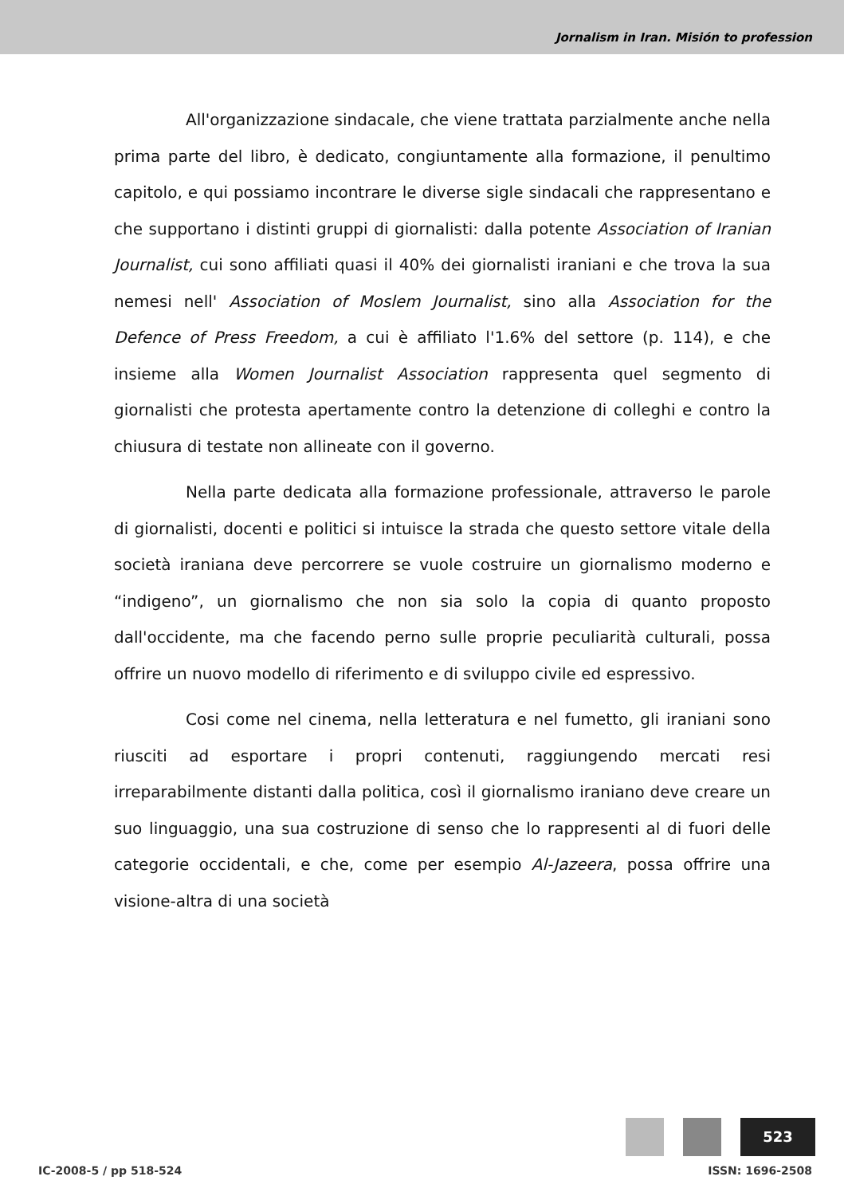Jornalism in Iran. Misión to profession
All'organizzazione sindacale, che viene trattata parzialmente anche nella prima parte del libro, è dedicato, congiuntamente alla formazione, il penultimo capitolo, e qui possiamo incontrare le diverse sigle sindacali che rappresentano e che supportano i distinti gruppi di giornalisti: dalla potente Association of Iranian Journalist, cui sono affiliati quasi il 40% dei giornalisti iraniani e che trova la sua nemesi nell' Association of Moslem Journalist, sino alla Association for the Defence of Press Freedom, a cui è affiliato l'1.6% del settore (p. 114), e che insieme alla Women Journalist Association rappresenta quel segmento di giornalisti che protesta apertamente contro la detenzione di colleghi e contro la chiusura di testate non allineate con il governo.
Nella parte dedicata alla formazione professionale, attraverso le parole di giornalisti, docenti e politici si intuisce la strada che questo settore vitale della società iraniana deve percorrere se vuole costruire un giornalismo moderno e “indigeno”, un giornalismo che non sia solo la copia di quanto proposto dall'occidente, ma che facendo perno sulle proprie peculiarità culturali, possa offrire un nuovo modello di riferimento e di sviluppo civile ed espressivo.
Cosi come nel cinema, nella letteratura e nel fumetto, gli iraniani sono riusciti ad esportare i propri contenuti, raggiungendo mercati resi irreparabilmente distanti dalla politica, così il giornalismo iraniano deve creare un suo linguaggio, una sua costruzione di senso che lo rappresenti al di fuori delle categorie occidentali, e che, come per esempio Al-Jazeera, possa offrire una visione-altra di una società
523
IC-2008-5 / pp 518-524 ISSN: 1696-2508